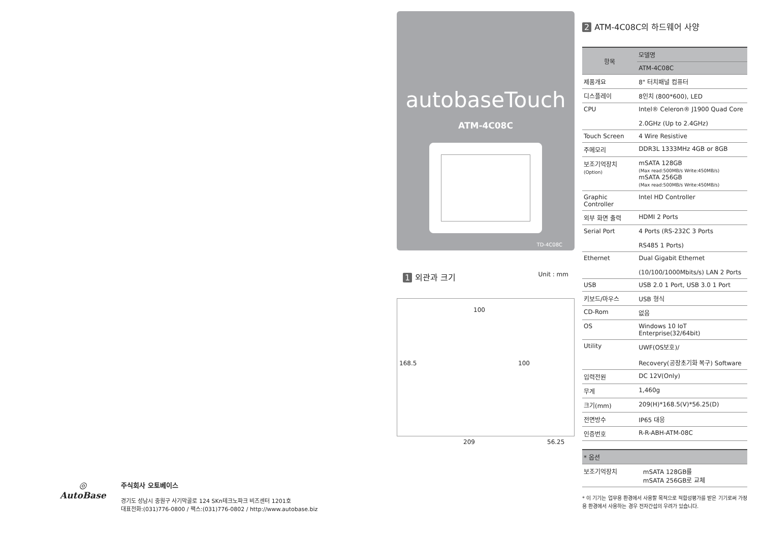◎
AutoBase
주식회사 오토베이스
경기도 성남시 중원구 사기막골로 124 SKn테크노파크 비즈센터 1201호
대표전화:(031)776-0800 / 팩스:(031)776-0802 / http://www.autobase.biz
autobaseTouch
ATM-4C08C
TD-4C08C
1 외관과 크기
Unit : mm
100
168.5 100
209 56.25
2 ATM-4C08C의 하드웨어 사양
| 항목 | 모델명 |
| --- | --- |
| | ATM-4C08C |
| 제품개요 | 8" 터치패널 컴퓨터 |
| 디스플레이 | 8인치 (800*600), LED |
| CPU | Intel® Celeron® J1900 Quad Core 2.0GHz (Up to 2.4GHz) |
| Touch Screen | 4 Wire Resistive |
| 주메모리 | DDR3L 1333MHz 4GB or 8GB |
| 보조기억장치 (Option) | mSATA 128GB (Max read:500MB/s Write:450MB/s) mSATA 256GB (Max read:500MB/s Write:450MB/s) |
| Graphic Controller | Intel HD Controller |
| 외부 화면 출력 | HDMI 2 Ports |
| Serial Port | 4 Ports (RS-232C 3 Ports RS485 1 Ports) |
| Ethernet | Dual Gigabit Ethernet (10/100/1000Mbits/s) LAN 2 Ports |
| USB | USB 2.0 1 Port, USB 3.0 1 Port |
| 키보드/마우스 | USB 형식 |
| CD-Rom | 없음 |
| OS | Windows 10 IoT Enterprise(32/64bit) |
| Utility | UWF(OS보호)/ Recovery(공장초기화 복구) Software |
| 입력전원 | DC 12V(Only) |
| 무게 | 1,460g |
| 크기(mm) | 209(H)*168.5(V)*56.25(D) |
| 전면방수 | IP65 대응 |
| 인증번호 | R-R-ABH-ATM-08C |
| * 옵션 | |
| --- | --- |
| 보조기억장치 | mSATA 128GB를 mSATA 256GB로 교체 |
* 이 기기는 업무용 환경에서 사용할 목적으로 적합성평가를 받은 기기로써 가정용 환경에서 사용하는 경우 전자간섭의 우려가 있습니다.